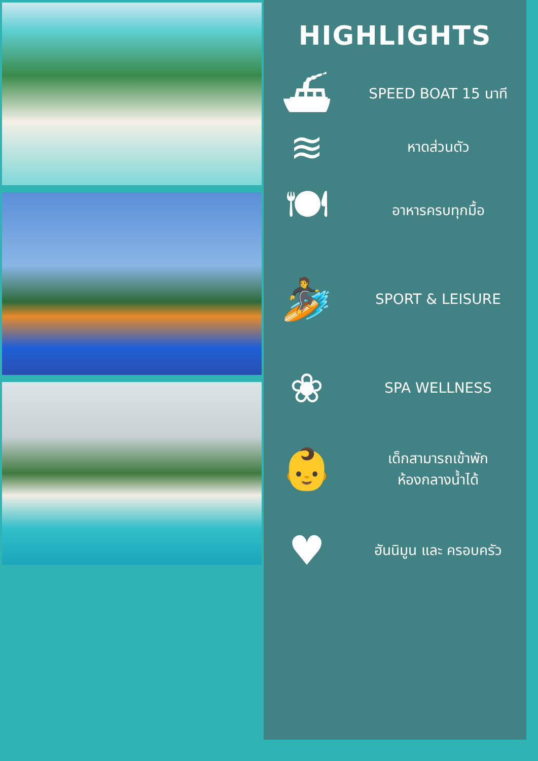HIGHLIGHTS
⛴
SPEED BOAT 15 นาที
≋
หาดส่วนตัว
🍽
อาหารครบทุกมื้อ
🏄
SPORT & LEISURE
❀
SPA WELLNESS
👶
เด็กสามารถเข้าพัก
ห้องกลางน้ำได้
♥
ฮันนิมูน และ ครอบครัว